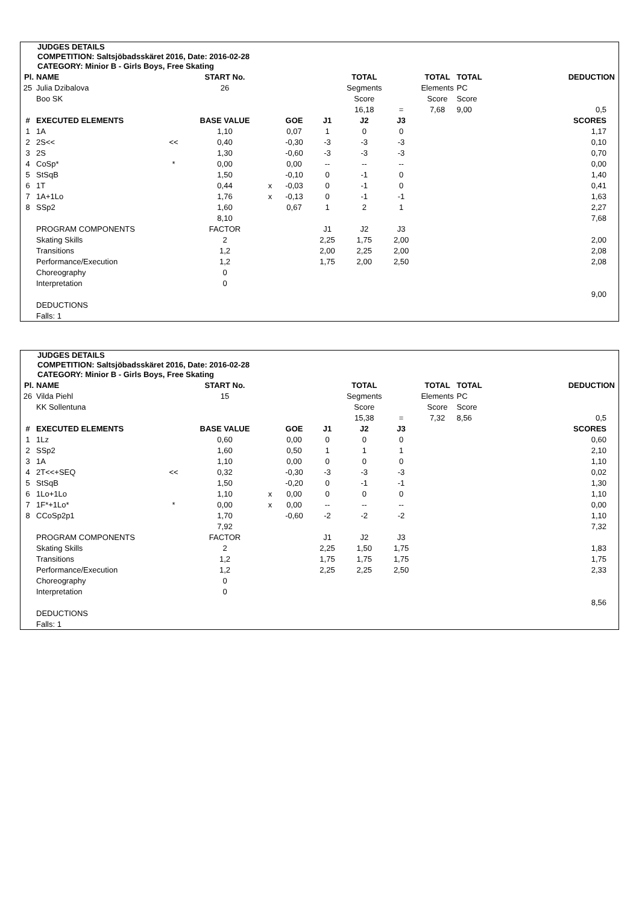JUDGES DETAILS
COMPETITION: Saltsjöbadsskäret 2016, Date: 2016-02-28
CATEGORY: Minior B - Girls Boys, Free Skating
| Pl. | NAME | | START No. | | | | TOTAL | | TOTAL | TOTAL | DEDUCTION |
| 25 | Julia Dzibalova | | 26 | | | | Segments | | Elements | PC | |
| | Boo SK | | | | | | Score | | Score | Score | |
| | | | | | | | 16,18 | = | 7,68 | 9,00 | 0,5 |
| # | EXECUTED ELEMENTS | | BASE VALUE | | GOE | J1 | J2 | J3 | | | SCORES |
| 1 | 1A | | 1,10 | | 0,07 | 1 | 0 | 0 | | | 1,17 |
| 2 | 2S<< | << | 0,40 | | -0,30 | -3 | -3 | -3 | | | 0,10 |
| 3 | 2S | | 1,30 | | -0,60 | -3 | -3 | -3 | | | 0,70 |
| 4 | CoSp* | * | 0,00 | | 0,00 | -- | -- | -- | | | 0,00 |
| 5 | StSqB | | 1,50 | | -0,10 | 0 | -1 | 0 | | | 1,40 |
| 6 | 1T | | 0,44 | x | -0,03 | 0 | -1 | 0 | | | 0,41 |
| 7 | 1A+1Lo | | 1,76 | x | -0,13 | 0 | -1 | -1 | | | 1,63 |
| 8 | SSp2 | | 1,60 | | 0,67 | 1 | 2 | 1 | | | 2,27 |
| | | | 8,10 | | | | | | | | 7,68 |
| | PROGRAM COMPONENTS | | FACTOR | | | J1 | J2 | J3 | | | |
| | Skating Skills | | 2 | | | 2,25 | 1,75 | 2,00 | | | 2,00 |
| | Transitions | | 1,2 | | | 2,00 | 2,25 | 2,00 | | | 2,08 |
| | Performance/Execution | | 1,2 | | | 1,75 | 2,00 | 2,50 | | | 2,08 |
| | Choreography | | 0 | | | | | | | | |
| | Interpretation | | 0 | | | | | | | | |
| | | | | | | | | | | | 9,00 |
| | DEDUCTIONS | | | | | | | | | | |
| | Falls: 1 | | | | | | | | | | |
JUDGES DETAILS
COMPETITION: Saltsjöbadsskäret 2016, Date: 2016-02-28
CATEGORY: Minior B - Girls Boys, Free Skating
| Pl. | NAME | | START No. | | | | TOTAL | | TOTAL | TOTAL | DEDUCTION |
| 26 | Vilda Piehl | | 15 | | | | Segments | | Elements | PC | |
| | KK Sollentuna | | | | | | Score | | Score | Score | |
| | | | | | | | 15,38 | = | 7,32 | 8,56 | 0,5 |
| # | EXECUTED ELEMENTS | | BASE VALUE | | GOE | J1 | J2 | J3 | | | SCORES |
| 1 | 1Lz | | 0,60 | | 0,00 | 0 | 0 | 0 | | | 0,60 |
| 2 | SSp2 | | 1,60 | | 0,50 | 1 | 1 | 1 | | | 2,10 |
| 3 | 1A | | 1,10 | | 0,00 | 0 | 0 | 0 | | | 1,10 |
| 4 | 2T<<+SEQ | << | 0,32 | | -0,30 | -3 | -3 | -3 | | | 0,02 |
| 5 | StSqB | | 1,50 | | -0,20 | 0 | -1 | -1 | | | 1,30 |
| 6 | 1Lo+1Lo | | 1,10 | x | 0,00 | 0 | 0 | 0 | | | 1,10 |
| 7 | 1F*+1Lo* | * | 0,00 | x | 0,00 | -- | -- | -- | | | 0,00 |
| 8 | CCoSp2p1 | | 1,70 | | -0,60 | -2 | -2 | -2 | | | 1,10 |
| | | | 7,92 | | | | | | | | 7,32 |
| | PROGRAM COMPONENTS | | FACTOR | | | J1 | J2 | J3 | | | |
| | Skating Skills | | 2 | | | 2,25 | 1,50 | 1,75 | | | 1,83 |
| | Transitions | | 1,2 | | | 1,75 | 1,75 | 1,75 | | | 1,75 |
| | Performance/Execution | | 1,2 | | | 2,25 | 2,25 | 2,50 | | | 2,33 |
| | Choreography | | 0 | | | | | | | | |
| | Interpretation | | 0 | | | | | | | | |
| | | | | | | | | | | | 8,56 |
| | DEDUCTIONS | | | | | | | | | | |
| | Falls: 1 | | | | | | | | | | |